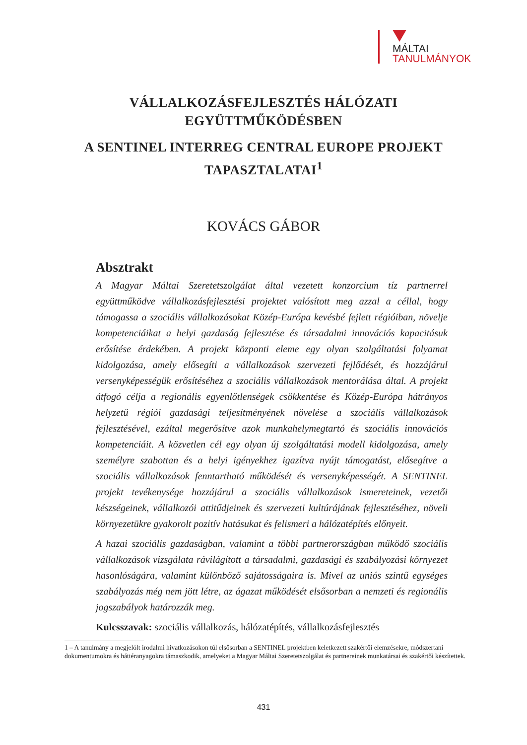MÁLTAI
TANULMÁNYOK
VÁLLALKOZÁSFEJLESZTÉS HÁLÓZATI
EGYÜTTMŰKÖDÉSBEN
A SENTINEL INTERREG CENTRAL EUROPE PROJEKT
TAPASZTALATAI<sup>1</sup>
KOVÁCS GÁBOR
Absztrakt
A Magyar Máltai Szeretetszolgálat által vezetett konzorcium tíz partnerrel együttműködve vállalkozásfejlesztési projektet valósított meg azzal a céllal, hogy támogassa a szociális vállalkozásokat Közép-Európa kevésbé fejlett régióiban, növelje kompetenciáikat a helyi gazdaság fejlesztése és társadalmi innovációs kapacitásuk erősítése érdekében. A projekt központi eleme egy olyan szolgáltatási folyamat kidolgozása, amely elősegíti a vállalkozások szervezeti fejlődését, és hozzájárul versenyképességük erősítéséhez a szociális vállalkozások mentorálása által. A projekt átfogó célja a regionális egyenlőtlenségek csökkentése és Közép-Európa hátrányos helyzetű régiói gazdasági teljesítményének növelése a szociális vállalkozások fejlesztésével, ezáltal megerősítve azok munkahelymegtartó és szociális innovációs kompetenciáit. A közvetlen cél egy olyan új szolgáltatási modell kidolgozása, amely személyre szabottan és a helyi igényekhez igazítva nyújt támogatást, elősegítve a szociális vállalkozások fenntartható működését és versenyképességét. A SENTINEL projekt tevékenysége hozzájárul a szociális vállalkozások ismereteinek, vezetői készségeinek, vállalkozói attitűdjeinek és szervezeti kultúrájának fejlesztéséhez, növeli környezetükre gyakorolt pozitív hatásukat és felismeri a hálózatépítés előnyeit.
A hazai szociális gazdaságban, valamint a többi partnerországban működő szociális vállalkozások vizsgálata rávilágított a társadalmi, gazdasági és szabályozási környezet hasonlóságára, valamint különböző sajátosságaira is. Mivel az uniós szintű egységes szabályozás még nem jött létre, az ágazat működését elsősorban a nemzeti és regionális jogszabályok határozzák meg.
Kulcsszavak: szociális vállalkozás, hálózatépítés, vállalkozásfejlesztés
1 – A tanulmány a megjelölt irodalmi hivatkozásokon túl elsősorban a SENTINEL projektben keletkezett szakértői elemzésekre, módszertani dokumentumokra és háttéranyagokra támaszkodik, amelyeket a Magyar Máltai Szeretetszolgálat és partnereinek munkatársai és szakértői készítettek.
431